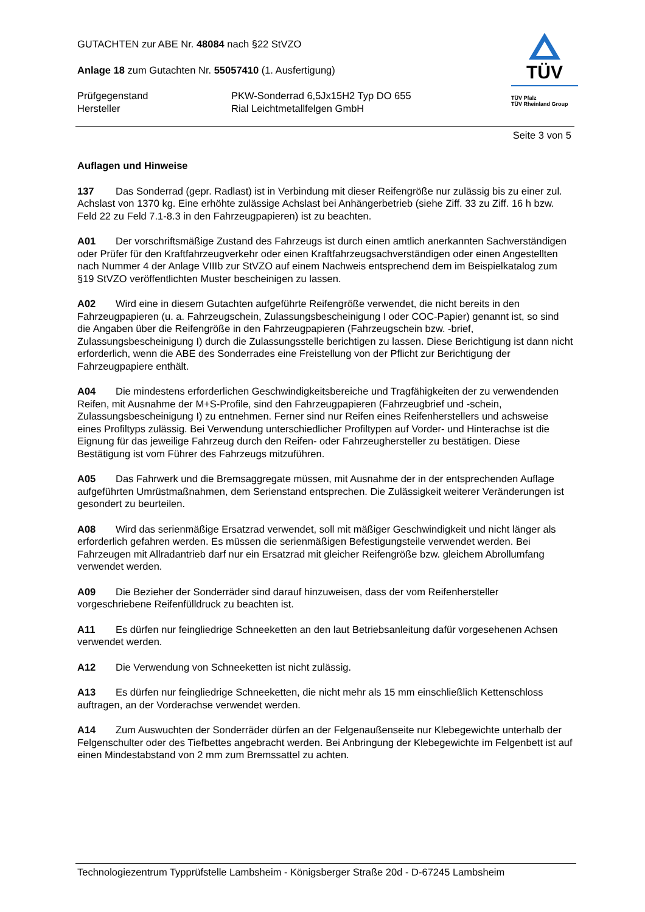TÜV
TÜV Pfalz
TÜV Rheinland Group
GUTACHTEN zur ABE Nr. 48084 nach §22 StVZO
Anlage 18 zum Gutachten Nr. 55057410 (1. Ausfertigung)
Prüfgegenstand PKW-Sonderrad 6,5Jx15H2 Typ DO 655
Hersteller Rial Leichtmetallfelgen GmbH
Seite 3 von 5
Auflagen und Hinweise
137 Das Sonderrad (gepr. Radlast) ist in Verbindung mit dieser Reifengröße nur zulässig bis zu einer zul. Achslast von 1370 kg. Eine erhöhte zulässige Achslast bei Anhängerbetrieb (siehe Ziff. 33 zu Ziff. 16 h bzw. Feld 22 zu Feld 7.1-8.3 in den Fahrzeugpapieren) ist zu beachten.
A01 Der vorschriftsmäßige Zustand des Fahrzeugs ist durch einen amtlich anerkannten Sachverständigen oder Prüfer für den Kraftfahrzeugverkehr oder einen Kraftfahrzeugsachverständigen oder einen Angestellten nach Nummer 4 der Anlage VIIIb zur StVZO auf einem Nachweis entsprechend dem im Beispielkatalog zum §19 StVZO veröffentlichten Muster bescheinigen zu lassen.
A02 Wird eine in diesem Gutachten aufgeführte Reifengröße verwendet, die nicht bereits in den Fahrzeugpapieren (u. a. Fahrzeugschein, Zulassungsbescheinigung I oder COC-Papier) genannt ist, so sind die Angaben über die Reifengröße in den Fahrzeugpapieren (Fahrzeugschein bzw. -brief, Zulassungsbescheinigung I) durch die Zulassungsstelle berichtigen zu lassen. Diese Berichtigung ist dann nicht erforderlich, wenn die ABE des Sonderrades eine Freistellung von der Pflicht zur Berichtigung der Fahrzeugpapiere enthält.
A04 Die mindestens erforderlichen Geschwindigkeitsbereiche und Tragfähigkeiten der zu verwendenden Reifen, mit Ausnahme der M+S-Profile, sind den Fahrzeugpapieren (Fahrzeugbrief und -schein, Zulassungsbescheinigung I) zu entnehmen. Ferner sind nur Reifen eines Reifenherstellers und achsweise eines Profiltyps zulässig. Bei Verwendung unterschiedlicher Profiltypen auf Vorder- und Hinterachse ist die Eignung für das jeweilige Fahrzeug durch den Reifen- oder Fahrzeughersteller zu bestätigen. Diese Bestätigung ist vom Führer des Fahrzeugs mitzuführen.
A05 Das Fahrwerk und die Bremsaggregate müssen, mit Ausnahme der in der entsprechenden Auflage aufgeführten Umrüstmaßnahmen, dem Serienstand entsprechen. Die Zulässigkeit weiterer Veränderungen ist gesondert zu beurteilen.
A08 Wird das serienmäßige Ersatzrad verwendet, soll mit mäßiger Geschwindigkeit und nicht länger als erforderlich gefahren werden. Es müssen die serienmäßigen Befestigungsteile verwendet werden. Bei Fahrzeugen mit Allradantrieb darf nur ein Ersatzrad mit gleicher Reifengröße bzw. gleichem Abrollumfang verwendet werden.
A09 Die Bezieher der Sonderräder sind darauf hinzuweisen, dass der vom Reifenhersteller vorgeschriebene Reifenfülldruck zu beachten ist.
A11 Es dürfen nur feingliedrige Schneeketten an den laut Betriebsanleitung dafür vorgesehenen Achsen verwendet werden.
A12 Die Verwendung von Schneeketten ist nicht zulässig.
A13 Es dürfen nur feingliedrige Schneeketten, die nicht mehr als 15 mm einschließlich Kettenschloss auftragen, an der Vorderachse verwendet werden.
A14 Zum Auswuchten der Sonderräder dürfen an der Felgenaußenseite nur Klebegewichte unterhalb der Felgenschulter oder des Tiefbettes angebracht werden. Bei Anbringung der Klebegewichte im Felgenbett ist auf einen Mindestabstand von 2 mm zum Bremssattel zu achten.
Technologiezentrum Typprüfstelle Lambsheim - Königsberger Straße 20d - D-67245 Lambsheim